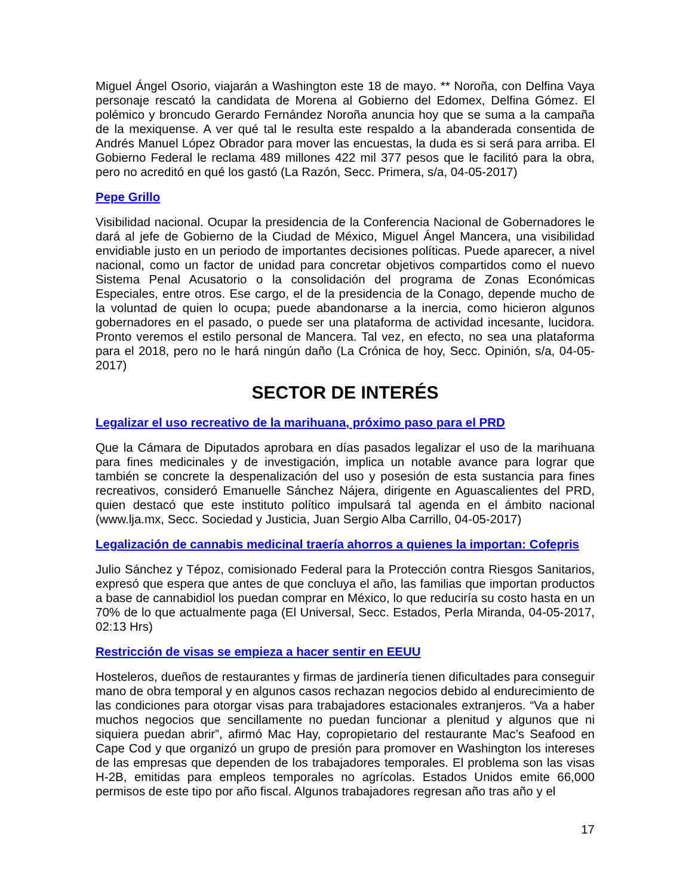Miguel Ángel Osorio, viajarán a Washington este 18 de mayo. ** Noroña, con Delfina Vaya personaje rescató la candidata de Morena al Gobierno del Edomex, Delfina Gómez. El polémico y broncudo Gerardo Fernández Noroña anuncia hoy que se suma a la campaña de la mexiquense. A ver qué tal le resulta este respaldo a la abanderada consentida de Andrés Manuel López Obrador para mover las encuestas, la duda es si será para arriba. El Gobierno Federal le reclama 489 millones 422 mil 377 pesos que le facilitó para la obra, pero no acreditó en qué los gastó (La Razón, Secc. Primera, s/a, 04-05-2017)
Pepe Grillo
Visibilidad nacional. Ocupar la presidencia de la Conferencia Nacional de Gobernadores le dará al jefe de Gobierno de la Ciudad de México, Miguel Ángel Mancera, una visibilidad envidiable justo en un periodo de importantes decisiones políticas. Puede aparecer, a nivel nacional, como un factor de unidad para concretar objetivos compartidos como el nuevo Sistema Penal Acusatorio o la consolidación del programa de Zonas Económicas Especiales, entre otros. Ese cargo, el de la presidencia de la Conago, depende mucho de la voluntad de quien lo ocupa; puede abandonarse a la inercia, como hicieron algunos gobernadores en el pasado, o puede ser una plataforma de actividad incesante, lucidora. Pronto veremos el estilo personal de Mancera. Tal vez, en efecto, no sea una plataforma para el 2018, pero no le hará ningún daño (La Crónica de hoy, Secc. Opinión, s/a, 04-05-2017)
SECTOR DE INTERÉS
Legalizar el uso recreativo de la marihuana, próximo paso para el PRD
Que la Cámara de Diputados aprobara en días pasados legalizar el uso de la marihuana para fines medicinales y de investigación, implica un notable avance para lograr que también se concrete la despenalización del uso y posesión de esta sustancia para fines recreativos, consideró Emanuelle Sánchez Nájera, dirigente en Aguascalientes del PRD, quien destacó que este instituto político impulsará tal agenda en el ámbito nacional (www.lja.mx, Secc. Sociedad y Justicia, Juan Sergio Alba Carrillo, 04-05-2017)
Legalización de cannabis medicinal traería ahorros a quienes la importan: Cofepris
Julio Sánchez y Tépoz, comisionado Federal para la Protección contra Riesgos Sanitarios, expresó que espera que antes de que concluya el año, las familias que importan productos a base de cannabidiol los puedan comprar en México, lo que reduciría su costo hasta en un 70% de lo que actualmente paga (El Universal, Secc. Estados, Perla Miranda, 04-05-2017, 02:13 Hrs)
Restricción de visas se empieza a hacer sentir en EEUU
Hosteleros, dueños de restaurantes y firmas de jardinería tienen dificultades para conseguir mano de obra temporal y en algunos casos rechazan negocios debido al endurecimiento de las condiciones para otorgar visas para trabajadores estacionales extranjeros. “Va a haber muchos negocios que sencillamente no puedan funcionar a plenitud y algunos que ni siquiera puedan abrir”, afirmó Mac Hay, copropietario del restaurante Mac’s Seafood en Cape Cod y que organizó un grupo de presión para promover en Washington los intereses de las empresas que dependen de los trabajadores temporales. El problema son las visas H-2B, emitidas para empleos temporales no agrícolas. Estados Unidos emite 66,000 permisos de este tipo por año fiscal. Algunos trabajadores regresan año tras año y el
17